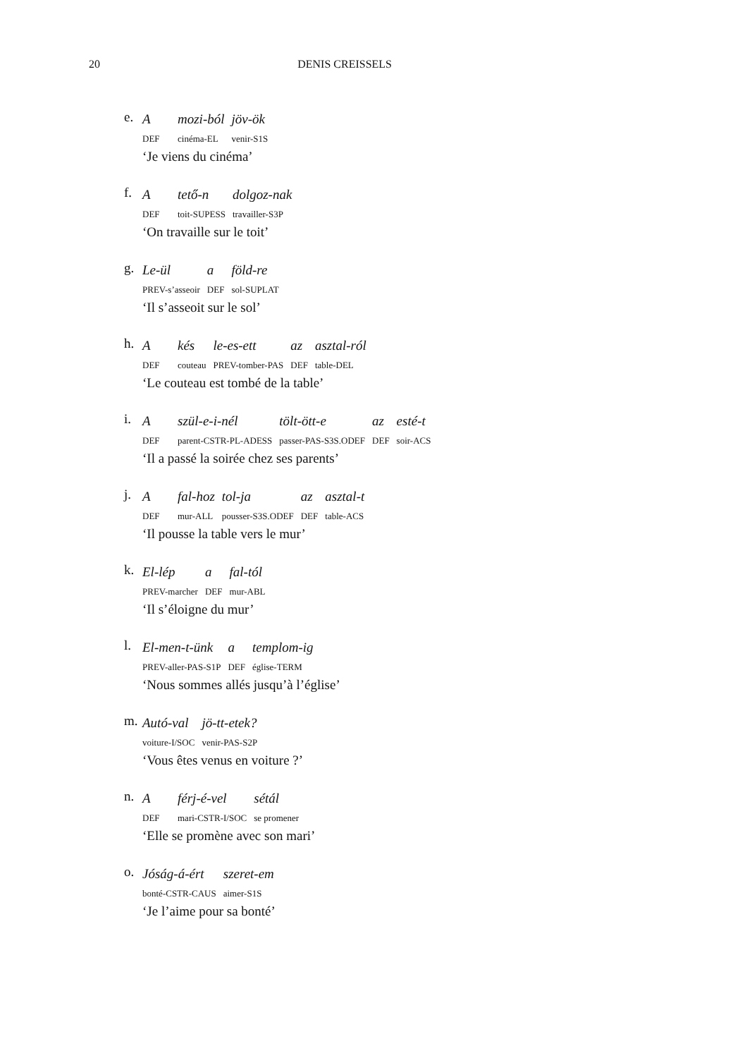20 DENIS CREISSELS
e.
| A | mozi-ból | jöv-ök |
| DEF | cinéma-EL | venir-S1S |
‘Je viens du cinéma’
f.
| A | tető-n | dolgoz-nak |
| DEF | toit-SUPESS | travailler-S3P |
‘On travaille sur le toit’
g.
| Le-ül | a | föld-re |
| PREV-s’asseoir | DEF | sol-SUPLAT |
‘Il s’asseoit sur le sol’
h.
| A | kés | le-es-ett | az | asztal-ról |
| DEF | couteau | PREV-tomber-PAS | DEF | table-DEL |
‘Le couteau est tombé de la table’
i.
| A | szül-e-i-nél | tölt-ött-e | az | esté-t |
| DEF | parent-CSTR-PL-ADESS | passer-PAS-S3S.ODEF | DEF | soir-ACS |
‘Il a passé la soirée chez ses parents’
j.
| A | fal-hoz | tol-ja | az | asztal-t |
| DEF | mur-ALL | pousser-S3S.ODEF | DEF | table-ACS |
‘Il pousse la table vers le mur’
k.
| El-lép | a | fal-tól |
| PREV-marcher | DEF | mur-ABL |
‘Il s’éloigne du mur’
l.
| El-men-t-ünk | a | templom-ig |
| PREV-aller-PAS-S1P | DEF | église-TERM |
‘Nous sommes allés jusqu’à l’église’
m.
| Autó-val | jö-tt-etek? |
| voiture-I/SOC | venir-PAS-S2P |
‘Vous êtes venus en voiture ?’
n.
| A | férj-é-vel | sétál |
| DEF | mari-CSTR-I/SOC | se promener |
‘Elle se promène avec son mari’
o.
| Jóság-á-ért | szeret-em |
| bonté-CSTR-CAUS | aimer-S1S |
‘Je l’aime pour sa bonté’